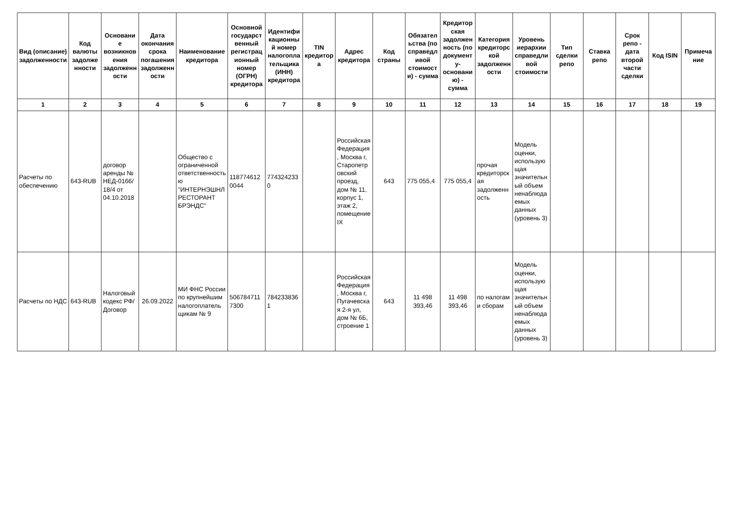| Вид (описание) задолженности | Код валюты задолженности | Основание возникновения задолженности | Дата окончания срока погашения задолженности | Наименование кредитора | Основной государственный регистрационный номер (ОГРН) кредитора | Идентификационный номер налогоплательщика (ИНН) кредитора | TIN кредитора | Адрес кредитора | Код страны | Обязательства (по справедливой стоимости) - сумма | Кредиторская задолженность (по документу-основанию) - сумма | Категория кредиторской задолженности | Уровень иерархии справедливой стоимости | Тип сделки репо | Ставка репо | Срок репо - дата второй части сделки | Код ISIN | Примечание |
| --- | --- | --- | --- | --- | --- | --- | --- | --- | --- | --- | --- | --- | --- | --- | --- | --- | --- | --- |
| 1 | 2 | 3 | 4 | 5 | 6 | 7 | 8 | 9 | 10 | 11 | 12 | 13 | 14 | 15 | 16 | 17 | 18 | 19 |
| Расчеты по обеспечению | 643-RUB | договор аренды № НЕД-0166/18/4 от 04.10.2018 | | Общество с ограниченной ответственностью "ИНТЕРНЭШНЛ РЕСТОРАНТ БРЭНДС" | 1187746120044 | 7743242330 | | Российская Федерация, Москва г, Старопетровский проезд, дом № 11, корпус 1, этаж 2, помещение IX | 643 | 775 055,4 | 775 055,4 | прочая кредиторская задолженность | Модель оценки, использующая значительный объем ненаблюдаемых данных (уровень 3) | | | | | |
| Расчеты по НДС | 643-RUB | Налоговый кодекс РФ/Договор | 26.09.2022 | МИ ФНС России по крупнейшим налогоплательщикам № 9 | 5067847117300 | 7842338361 | | Российская Федерация, Москва г, Пугачевская 2-я ул, дом № 6Б, строение 1 | 643 | 11 498 393,46 | 11 498 393,46 | по налогам и сборам | Модель оценки, использующая значительный объем ненаблюдаемых данных (уровень 3) | | | | | |